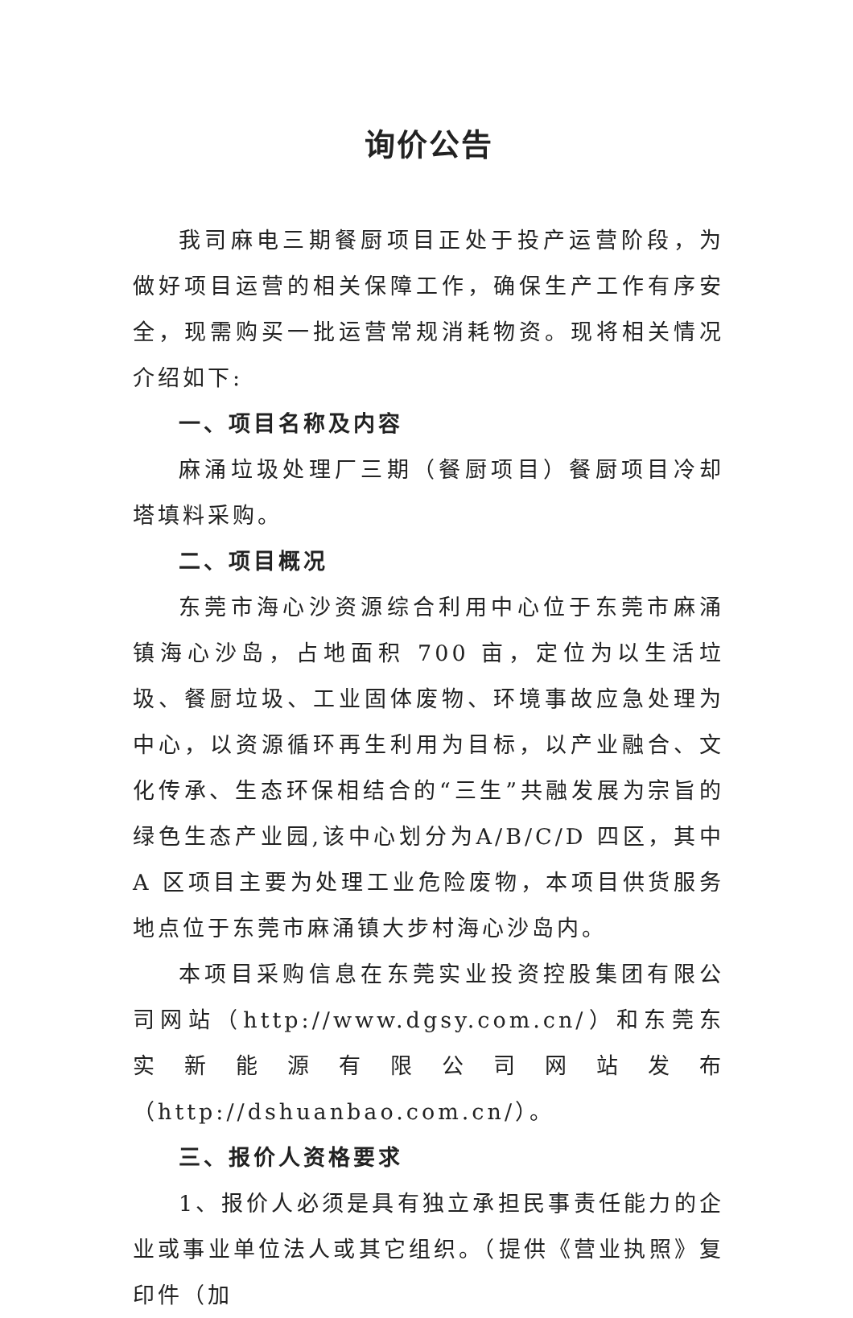询价公告
我司麻电三期餐厨项目正处于投产运营阶段，为做好项目运营的相关保障工作，确保生产工作有序安全，现需购买一批运营常规消耗物资。现将相关情况介绍如下:
一、项目名称及内容
麻涌垃圾处理厂三期（餐厨项目）餐厨项目冷却塔填料采购。
二、项目概况
东莞市海心沙资源综合利用中心位于东莞市麻涌镇海心沙岛，占地面积 700 亩，定位为以生活垃圾、餐厨垃圾、工业固体废物、环境事故应急处理为中心，以资源循环再生利用为目标，以产业融合、文化传承、生态环保相结合的“三生”共融发展为宗旨的绿色生态产业园,该中心划分为A/B/C/D 四区，其中 A 区项目主要为处理工业危险废物，本项目供货服务地点位于东莞市麻涌镇大步村海心沙岛内。
本项目采购信息在东莞实业投资控股集团有限公司网站（http://www.dgsy.com.cn/）和东莞东实新能源有限公司网站发布（http://dshuanbao.com.cn/）。
三、报价人资格要求
1、报价人必须是具有独立承担民事责任能力的企业或事业单位法人或其它组织。（提供《营业执照》复印件（加